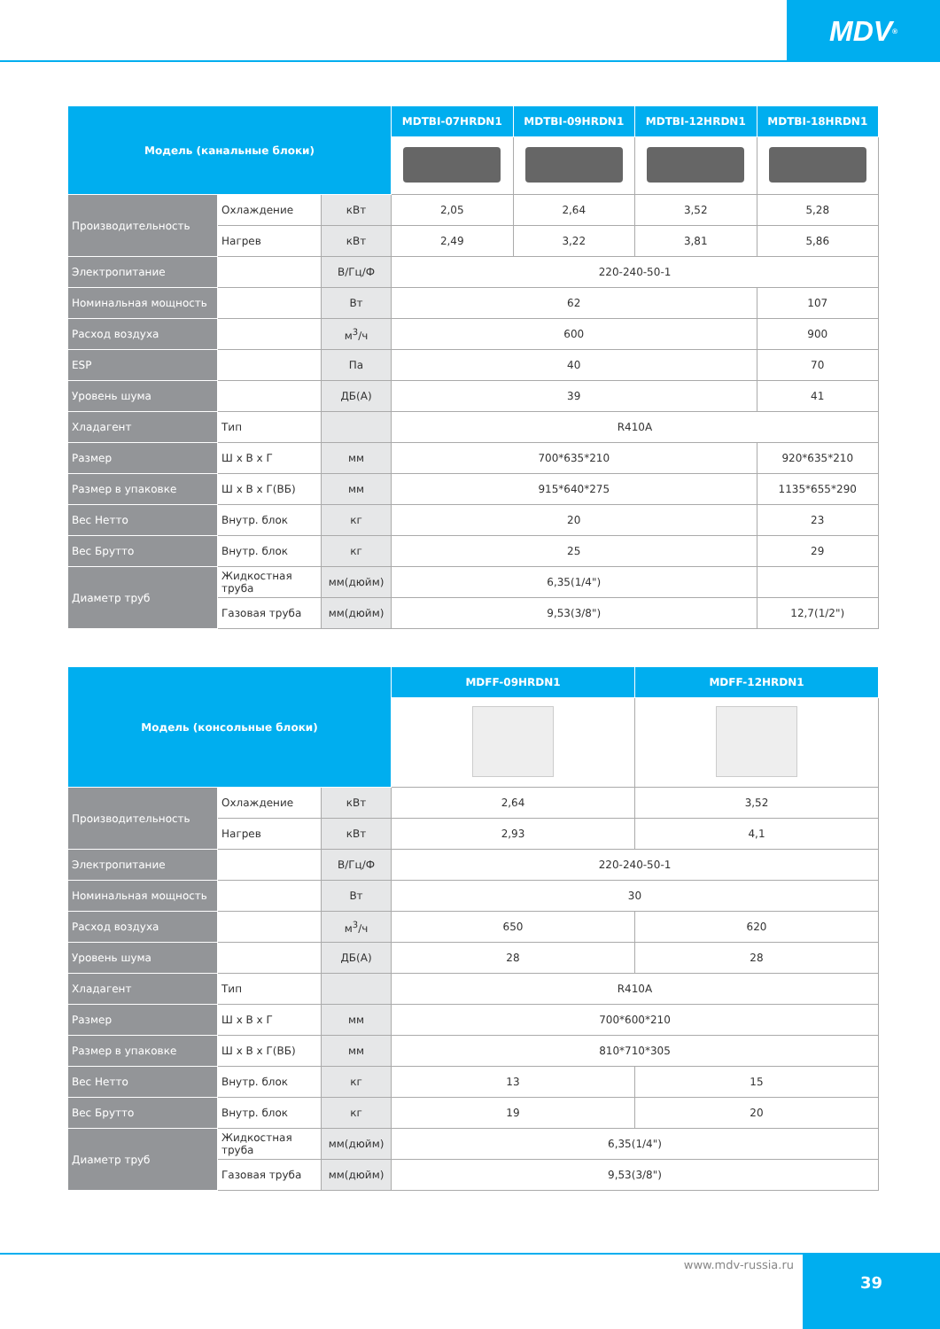MDV<sup>®</sup>
| Модель (канальные блоки) | | | MDTBI-07HRDN1 | MDTBI-09HRDN1 | MDTBI-12HRDN1 | MDTBI-18HRDN1 |
| --- | --- | --- | --- | --- | --- | --- |
| Производительность | Охлаждение | кВт | 2,05 | 2,64 | 3,52 | 5,28 |
| | Нагрев | кВт | 2,49 | 3,22 | 3,81 | 5,86 |
| Электропитание | | В/Гц/Ф | 220-240-50-1 | | | |
| Номинальная мощность | | Вт | 62 | | | 107 |
| Расход воздуха | | м<sup>3</sup>/ч | 600 | | | 900 |
| ESP | | Па | 40 | | | 70 |
| Уровень шума | | ДБ(А) | 39 | | | 41 |
| Хладагент | Тип | | R410A | | | |
| Размер | Ш x В x Г | мм | 700*635*210 | | | 920*635*210 |
| Размер в упаковке | Ш x В x Г(ВБ) | мм | 915*640*275 | | | 1135*655*290 |
| Вес Нетто | Внутр. блок | кг | 20 | | | 23 |
| Вес Брутто | Внутр. блок | кг | 25 | | | 29 |
| Диаметр труб | Жидкостная труба | мм(дюйм) | 6,35(1/4") | | | |
| | Газовая труба | мм(дюйм) | 9,53(3/8") | | | 12,7(1/2") |
| Модель (консольные блоки) | | | MDFF-09HRDN1 | MDFF-12HRDN1 |
| --- | --- | --- | --- | --- |
| Производительность | Охлаждение | кВт | 2,64 | 3,52 |
| | Нагрев | кВт | 2,93 | 4,1 |
| Электропитание | | В/Гц/Ф | 220-240-50-1 | |
| Номинальная мощность | | Вт | 30 | |
| Расход воздуха | | м<sup>3</sup>/ч | 650 | 620 |
| Уровень шума | | ДБ(А) | 28 | 28 |
| Хладагент | Тип | | R410A | |
| Размер | Ш x В x Г | мм | 700*600*210 | |
| Размер в упаковке | Ш x В x Г(ВБ) | мм | 810*710*305 | |
| Вес Нетто | Внутр. блок | кг | 13 | 15 |
| Вес Брутто | Внутр. блок | кг | 19 | 20 |
| Диаметр труб | Жидкостная труба | мм(дюйм) | 6,35(1/4") | |
| | Газовая труба | мм(дюйм) | 9,53(3/8") | |
www.mdv-russia.ru 39